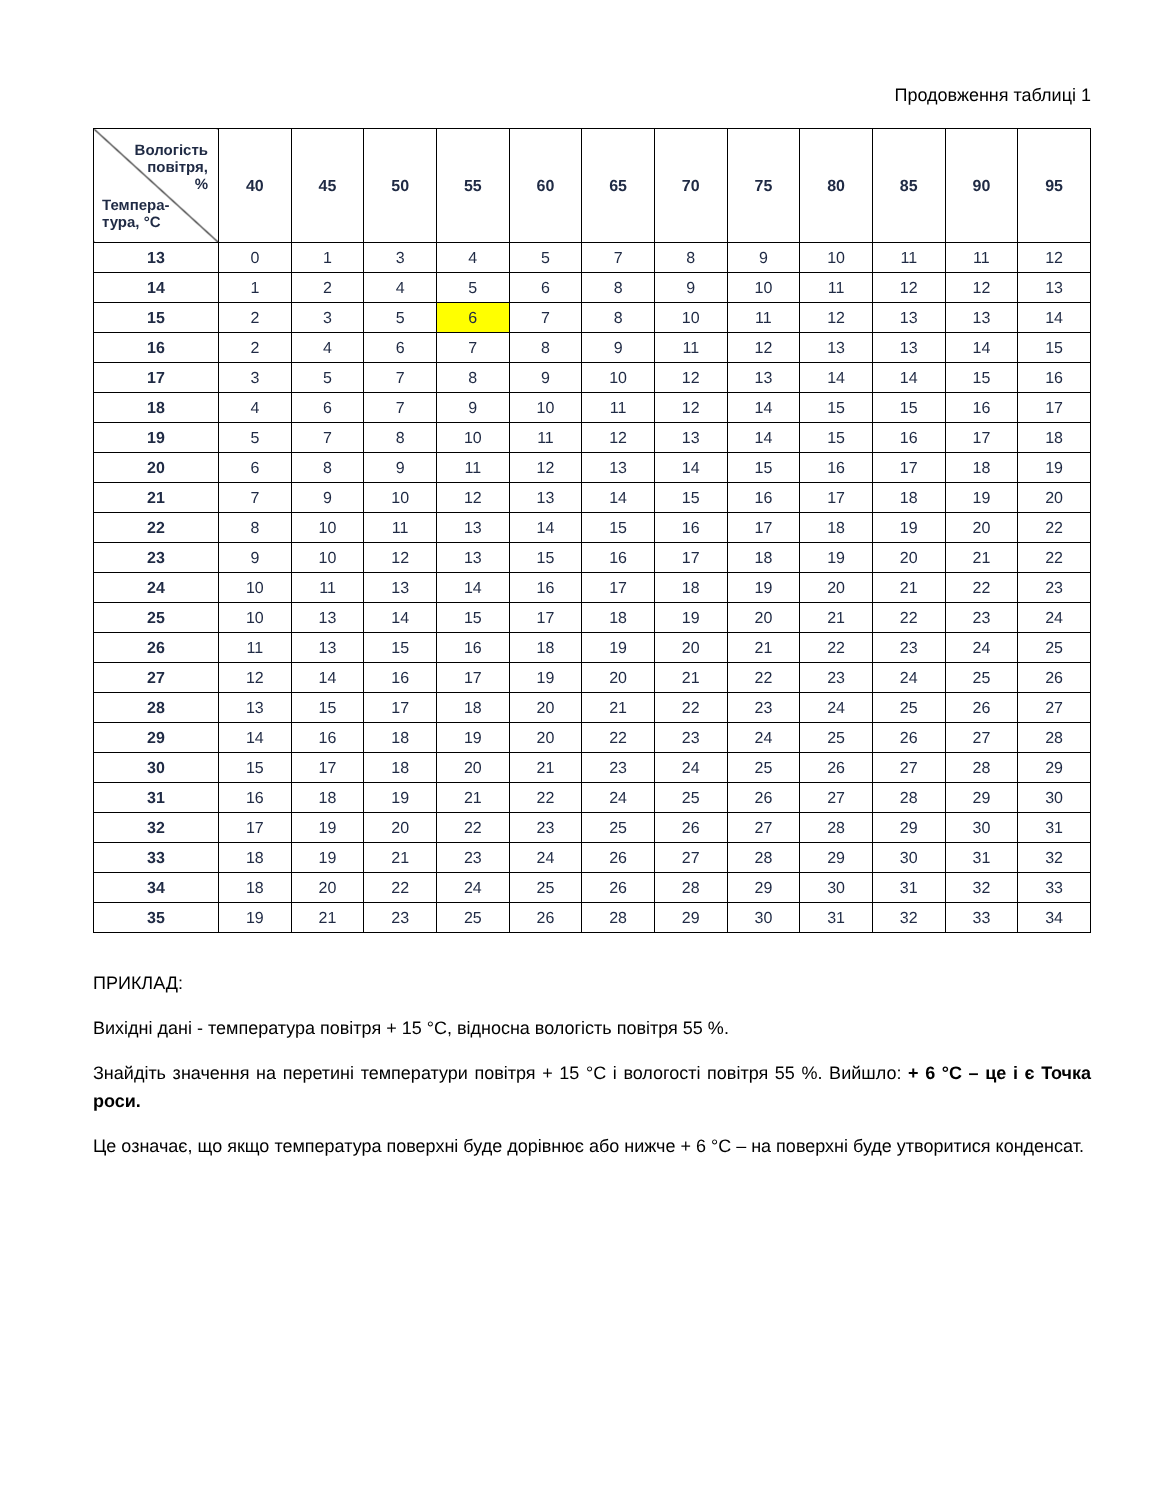Продовження таблиці 1
| Вологість повітря, % Темпера- тура, °С | 40 | 45 | 50 | 55 | 60 | 65 | 70 | 75 | 80 | 85 | 90 | 95 |
| --- | --- | --- | --- | --- | --- | --- | --- | --- | --- | --- | --- | --- |
| 13 | 0 | 1 | 3 | 4 | 5 | 7 | 8 | 9 | 10 | 11 | 11 | 12 |
| 14 | 1 | 2 | 4 | 5 | 6 | 8 | 9 | 10 | 11 | 12 | 12 | 13 |
| 15 | 2 | 3 | 5 | 6 | 7 | 8 | 10 | 11 | 12 | 13 | 13 | 14 |
| 16 | 2 | 4 | 6 | 7 | 8 | 9 | 11 | 12 | 13 | 13 | 14 | 15 |
| 17 | 3 | 5 | 7 | 8 | 9 | 10 | 12 | 13 | 14 | 14 | 15 | 16 |
| 18 | 4 | 6 | 7 | 9 | 10 | 11 | 12 | 14 | 15 | 15 | 16 | 17 |
| 19 | 5 | 7 | 8 | 10 | 11 | 12 | 13 | 14 | 15 | 16 | 17 | 18 |
| 20 | 6 | 8 | 9 | 11 | 12 | 13 | 14 | 15 | 16 | 17 | 18 | 19 |
| 21 | 7 | 9 | 10 | 12 | 13 | 14 | 15 | 16 | 17 | 18 | 19 | 20 |
| 22 | 8 | 10 | 11 | 13 | 14 | 15 | 16 | 17 | 18 | 19 | 20 | 22 |
| 23 | 9 | 10 | 12 | 13 | 15 | 16 | 17 | 18 | 19 | 20 | 21 | 22 |
| 24 | 10 | 11 | 13 | 14 | 16 | 17 | 18 | 19 | 20 | 21 | 22 | 23 |
| 25 | 10 | 13 | 14 | 15 | 17 | 18 | 19 | 20 | 21 | 22 | 23 | 24 |
| 26 | 11 | 13 | 15 | 16 | 18 | 19 | 20 | 21 | 22 | 23 | 24 | 25 |
| 27 | 12 | 14 | 16 | 17 | 19 | 20 | 21 | 22 | 23 | 24 | 25 | 26 |
| 28 | 13 | 15 | 17 | 18 | 20 | 21 | 22 | 23 | 24 | 25 | 26 | 27 |
| 29 | 14 | 16 | 18 | 19 | 20 | 22 | 23 | 24 | 25 | 26 | 27 | 28 |
| 30 | 15 | 17 | 18 | 20 | 21 | 23 | 24 | 25 | 26 | 27 | 28 | 29 |
| 31 | 16 | 18 | 19 | 21 | 22 | 24 | 25 | 26 | 27 | 28 | 29 | 30 |
| 32 | 17 | 19 | 20 | 22 | 23 | 25 | 26 | 27 | 28 | 29 | 30 | 31 |
| 33 | 18 | 19 | 21 | 23 | 24 | 26 | 27 | 28 | 29 | 30 | 31 | 32 |
| 34 | 18 | 20 | 22 | 24 | 25 | 26 | 28 | 29 | 30 | 31 | 32 | 33 |
| 35 | 19 | 21 | 23 | 25 | 26 | 28 | 29 | 30 | 31 | 32 | 33 | 34 |
ПРИКЛАД:
Вихідні дані - температура повітря + 15 °С, відносна вологість повітря 55 %.
Знайдіть значення на перетині температури повітря + 15 °С і вологості повітря 55 %. Вийшло: + 6 °С – це і є Точка роси.
Це означає, що якщо температура поверхні буде дорівнює або нижче + 6 °С – на поверхні буде утворитися конденсат.